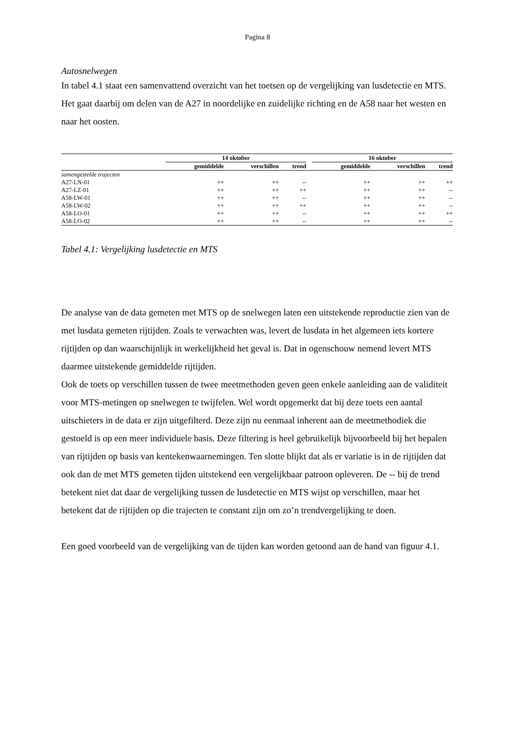Pagina 8
Autosnelwegen
In tabel 4.1 staat een samenvattend overzicht van het toetsen op de vergelijking van lusdetectie en MTS. Het gaat daarbij om delen van de A27 in noordelijke en zuidelijke richting en de A58 naar het westen en naar het oosten.
| | 14 oktober | | | | 16 oktober | | |
| --- | --- | --- | --- | --- | --- | --- | --- |
| | gemiddelde | verschillen | trend | | gemiddelde | verschillen | trend |
| samengestelde trajecten | | | | | | | |
| A27-LN-01 | ++ | ++ | -- | | ++ | ++ | ++ |
| A27-LZ-01 | ++ | ++ | ++ | | ++ | ++ | -- |
| A58-LW-01 | ++ | ++ | -- | | ++ | ++ | -- |
| A58-LW-02 | ++ | ++ | ++ | | ++ | ++ | -- |
| A58-LO-01 | ++ | ++ | -- | | ++ | ++ | ++ |
| A58-LO-02 | ++ | ++ | -- | | ++ | ++ | -- |
Tabel 4.1: Vergelijking lusdetectie en MTS
De analyse van de data gemeten met MTS op de snelwegen laten een uitstekende reproductie zien van de met lusdata gemeten rijtijden. Zoals te verwachten was, levert de lusdata in het algemeen iets kortere rijtijden op dan waarschijnlijk in werkelijkheid het geval is. Dat in ogenschouw nemend levert MTS daarmee uitstekende gemiddelde rijtijden.
Ook de toets op verschillen tussen de twee meetmethoden geven geen enkele aanleiding aan de validiteit voor MTS-metingen op snelwegen te twijfelen. Wel wordt opgemerkt dat bij deze toets een aantal uitschieters in de data er zijn uitgefilterd. Deze zijn nu eenmaal inherent aan de meetmethodiek die gestoeld is op een meer individuele basis. Deze filtering is heel gebruikelijk bijvoorbeeld bij het bepalen van rijtijden op basis van kentekenwaarnemingen. Ten slotte blijkt dat als er variatie is in de rijtijden dat ook dan de met MTS gemeten tijden uitstekend een vergelijkbaar patroon opleveren. De -- bij de trend betekent niet dat daar de vergelijking tussen de lusdetectie en MTS wijst op verschillen, maar het betekent dat de rijtijden op die trajecten te constant zijn om zo’n trendvergelijking te doen.
Een goed voorbeeld van de vergelijking van de tijden kan worden getoond aan de hand van figuur 4.1.